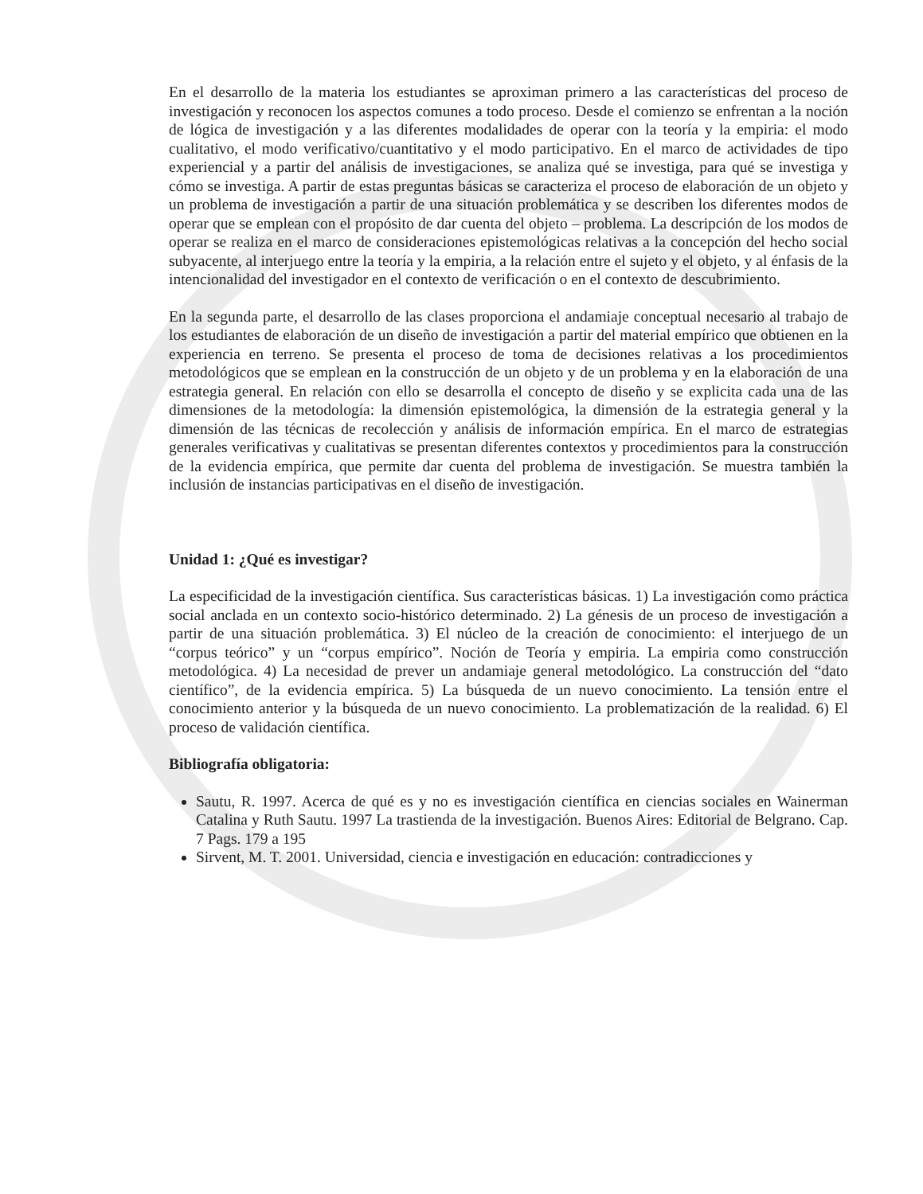En el desarrollo de la materia los estudiantes se aproximan primero a las características del proceso de investigación y reconocen los aspectos comunes a todo proceso. Desde el comienzo se enfrentan a la noción de lógica de investigación y a las diferentes modalidades de operar con la teoría y la empiria: el modo cualitativo, el modo verificativo/cuantitativo y el modo participativo. En el marco de actividades de tipo experiencial y a partir del análisis de investigaciones, se analiza qué se investiga, para qué se investiga y cómo se investiga. A partir de estas preguntas básicas se caracteriza el proceso de elaboración de un objeto y un problema de investigación a partir de una situación problemática y se describen los diferentes modos de operar que se emplean con el propósito de dar cuenta del objeto – problema. La descripción de los modos de operar se realiza en el marco de consideraciones epistemológicas relativas a la concepción del hecho social subyacente, al interjuego entre la teoría y la empiria, a la relación entre el sujeto y el objeto, y al énfasis de la intencionalidad del investigador en el contexto de verificación o en el contexto de descubrimiento.
En la segunda parte, el desarrollo de las clases proporciona el andamiaje conceptual necesario al trabajo de los estudiantes de elaboración de un diseño de investigación a partir del material empírico que obtienen en la experiencia en terreno. Se presenta el proceso de toma de decisiones relativas a los procedimientos metodológicos que se emplean en la construcción de un objeto y de un problema y en la elaboración de una estrategia general. En relación con ello se desarrolla el concepto de diseño y se explicita cada una de las dimensiones de la metodología: la dimensión epistemológica, la dimensión de la estrategia general y la dimensión de las técnicas de recolección y análisis de información empírica. En el marco de estrategias generales verificativas y cualitativas se presentan diferentes contextos y procedimientos para la construcción de la evidencia empírica, que permite dar cuenta del problema de investigación. Se muestra también la inclusión de instancias participativas en el diseño de investigación.
Unidad 1: ¿Qué es investigar?
La especificidad de la investigación científica. Sus características básicas. 1) La investigación como práctica social anclada en un contexto socio-histórico determinado. 2) La génesis de un proceso de investigación a partir de una situación problemática. 3) El núcleo de la creación de conocimiento: el interjuego de un “corpus teórico” y un “corpus empírico”. Noción de Teoría y empiria. La empiria como construcción metodológica. 4) La necesidad de prever un andamiaje general metodológico. La construcción del “dato científico”, de la evidencia empírica. 5) La búsqueda de un nuevo conocimiento. La tensión entre el conocimiento anterior y la búsqueda de un nuevo conocimiento. La problematización de la realidad. 6) El proceso de validación científica.
Bibliografía obligatoria:
Sautu, R. 1997. Acerca de qué es y no es investigación científica en ciencias sociales en Wainerman Catalina y Ruth Sautu. 1997 La trastienda de la investigación. Buenos Aires: Editorial de Belgrano. Cap. 7 Pags. 179 a 195
Sirvent, M. T. 2001. Universidad, ciencia e investigación en educación: contradicciones y